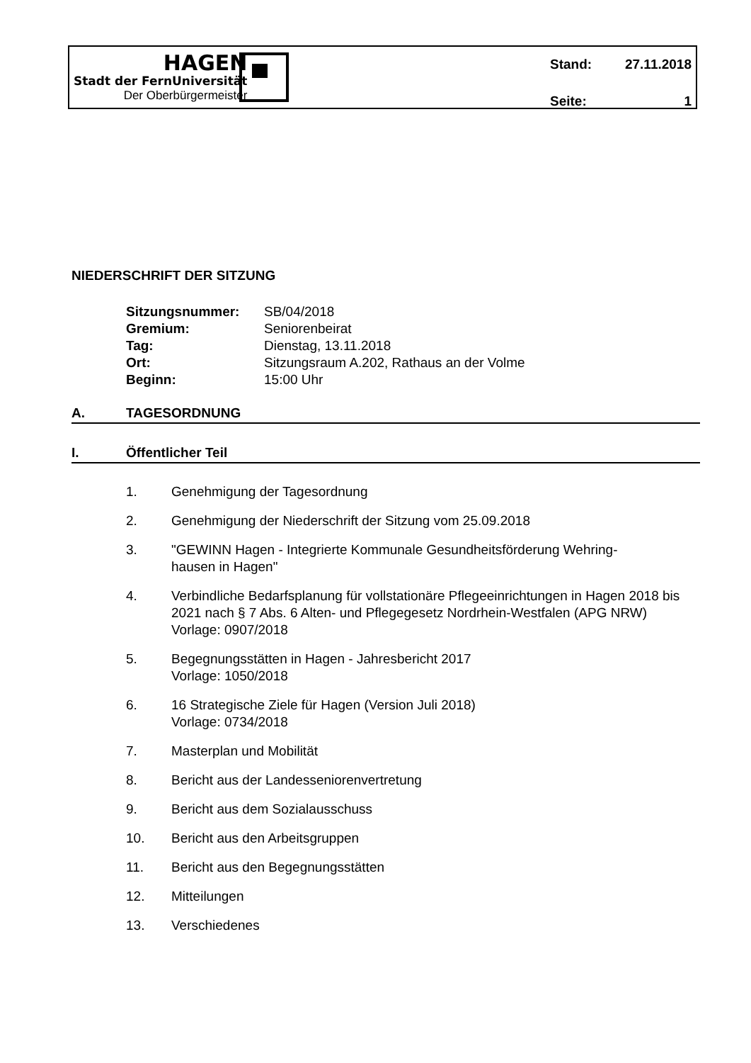HAGEN
Stadt der FernUniversität
Der Oberbürgermeister
Stand: 27.11.2018
Seite: 1
NIEDERSCHRIFT DER SITZUNG
Sitzungsnummer: SB/04/2018
Gremium: Seniorenbeirat
Tag: Dienstag, 13.11.2018
Ort: Sitzungsraum A.202, Rathaus an der Volme
Beginn: 15:00 Uhr
A. TAGESORDNUNG
I. Öffentlicher Teil
1. Genehmigung der Tagesordnung
2. Genehmigung der Niederschrift der Sitzung vom 25.09.2018
3. "GEWINN Hagen - Integrierte Kommunale Gesundheitsförderung Wehring-
hausen in Hagen"
4. Verbindliche Bedarfsplanung für vollstationäre Pflegeeinrichtungen in Hagen 2018 bis 2021 nach § 7 Abs. 6 Alten- und Pflegegesetz Nordrhein-Westfalen (APG NRW)
Vorlage: 0907/2018
5. Begegnungsstätten in Hagen - Jahresbericht 2017
Vorlage: 1050/2018
6. 16 Strategische Ziele für Hagen (Version Juli 2018)
Vorlage: 0734/2018
7. Masterplan und Mobilität
8. Bericht aus der Landesseniorenvertretung
9. Bericht aus dem Sozialausschuss
10. Bericht aus den Arbeitsgruppen
11. Bericht aus den Begegnungsstätten
12. Mitteilungen
13. Verschiedenes